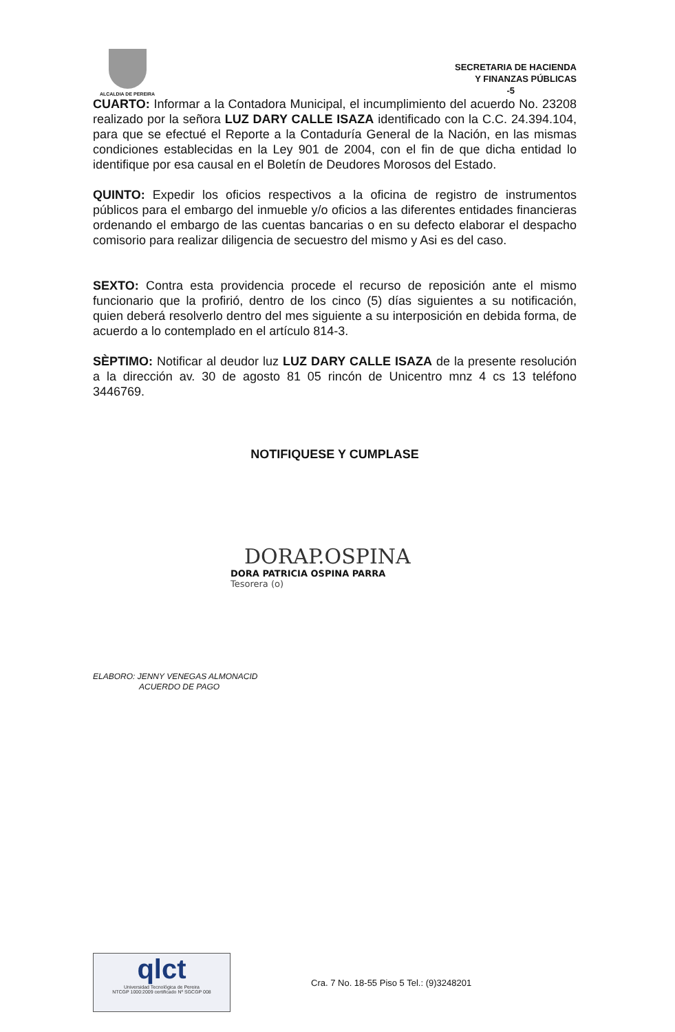ALCALDIA DE PEREIRA
SECRETARIA DE HACIENDA
Y FINANZAS PÚBLICAS
-5
CUARTO: Informar a la Contadora Municipal, el incumplimiento del acuerdo No. 23208 realizado por la señora LUZ DARY CALLE ISAZA identificado con la C.C. 24.394.104, para que se efectué el Reporte a la Contaduría General de la Nación, en las mismas condiciones establecidas en la Ley 901 de 2004, con el fin de que dicha entidad lo identifique por esa causal en el Boletín de Deudores Morosos del Estado.
QUINTO: Expedir los oficios respectivos a la oficina de registro de instrumentos públicos para el embargo del inmueble y/o oficios a las diferentes entidades financieras ordenando el embargo de las cuentas bancarias o en su defecto elaborar el despacho comisorio para realizar diligencia de secuestro del mismo y Asi es del caso.
SEXTO: Contra esta providencia procede el recurso de reposición ante el mismo funcionario que la profirió, dentro de los cinco (5) días siguientes a su notificación, quien deberá resolverlo dentro del mes siguiente a su interposición en debida forma, de acuerdo a lo contemplado en el artículo 814-3.
SÈPTIMO: Notificar al deudor luz LUZ DARY CALLE ISAZA de la presente resolución a la dirección av. 30 de agosto 81 05 rincón de Unicentro mnz 4 cs 13 teléfono 3446769.
NOTIFIQUESE Y CUMPLASE
DORAP.OSPINA
DORA PATRICIA OSPINA PARRA
Tesorera (o)
ELABORO: JENNY VENEGAS ALMONACID
ACUERDO DE PAGO
qlct
Universidad Tecnológica de Pereira
NTCGP 1000:2009 certificado Nº SGCGP 008
Cra. 7 No. 18-55 Piso 5 Tel.: (9)3248201